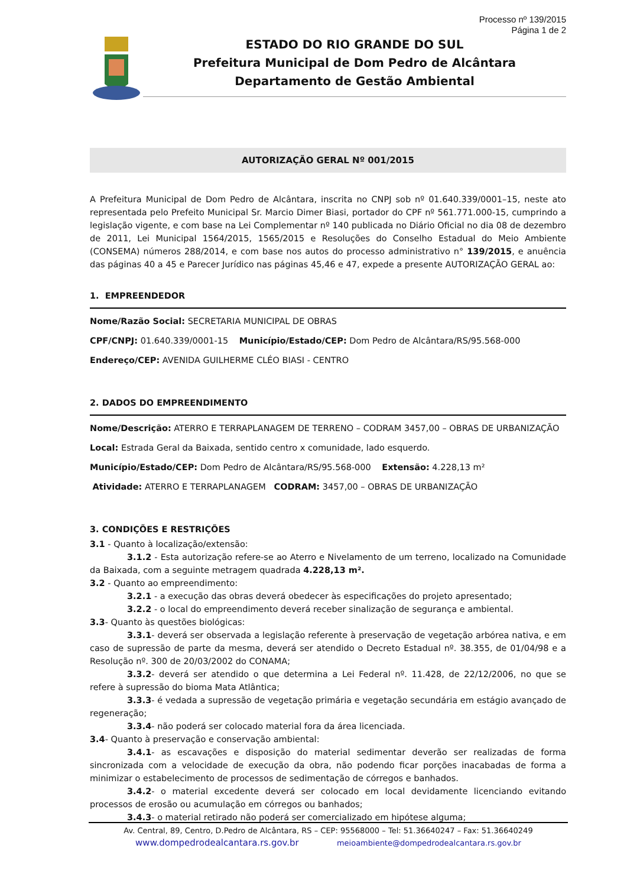Processo nº 139/2015
Página 1 de 2
ESTADO DO RIO GRANDE DO SUL
Prefeitura Municipal de Dom Pedro de Alcântara
Departamento de Gestão Ambiental
AUTORIZAÇÃO GERAL Nº 001/2015
A Prefeitura Municipal de Dom Pedro de Alcântara, inscrita no CNPJ sob nº 01.640.339/0001–15, neste ato representada pelo Prefeito Municipal Sr. Marcio Dimer Biasi, portador do CPF nº 561.771.000-15, cumprindo a legislação vigente, e com base na Lei Complementar nº 140 publicada no Diário Oficial no dia 08 de dezembro de 2011, Lei Municipal 1564/2015, 1565/2015 e Resoluções do Conselho Estadual do Meio Ambiente (CONSEMA) números 288/2014, e com base nos autos do processo administrativo n° 139/2015, e anuência das páginas 40 a 45 e Parecer Jurídico nas páginas 45,46 e 47, expede a presente AUTORIZAÇÃO GERAL ao:
1. EMPREENDEDOR
Nome/Razão Social: SECRETARIA MUNICIPAL DE OBRAS
CPF/CNPJ: 01.640.339/0001-15 Município/Estado/CEP: Dom Pedro de Alcântara/RS/95.568-000
Endereço/CEP: AVENIDA GUILHERME CLÉO BIASI - CENTRO
2. DADOS DO EMPREENDIMENTO
Nome/Descrição: ATERRO E TERRAPLANAGEM DE TERRENO – CODRAM 3457,00 – OBRAS DE URBANIZAÇÃO
Local: Estrada Geral da Baixada, sentido centro x comunidade, lado esquerdo.
Município/Estado/CEP: Dom Pedro de Alcântara/RS/95.568-000 Extensão: 4.228,13 m²
Atividade: ATERRO E TERRAPLANAGEM CODRAM: 3457,00 – OBRAS DE URBANIZAÇÃO
3. CONDIÇÕES E RESTRIÇÕES
3.1 - Quanto à localização/extensão:
3.1.2 - Esta autorização refere-se ao Aterro e Nivelamento de um terreno, localizado na Comunidade da Baixada, com a seguinte metragem quadrada 4.228,13 m².
3.2 - Quanto ao empreendimento:
3.2.1 - a execução das obras deverá obedecer às especificações do projeto apresentado;
3.2.2 - o local do empreendimento deverá receber sinalização de segurança e ambiental.
3.3- Quanto às questões biológicas:
3.3.1- deverá ser observada a legislação referente à preservação de vegetação arbórea nativa, e em caso de supressão de parte da mesma, deverá ser atendido o Decreto Estadual nº. 38.355, de 01/04/98 e a Resolução nº. 300 de 20/03/2002 do CONAMA;
3.3.2- deverá ser atendido o que determina a Lei Federal nº. 11.428, de 22/12/2006, no que se refere à supressão do bioma Mata Atlântica;
3.3.3- é vedada a supressão de vegetação primária e vegetação secundária em estágio avançado de regeneração;
3.3.4- não poderá ser colocado material fora da área licenciada.
3.4- Quanto à preservação e conservação ambiental:
3.4.1- as escavações e disposição do material sedimentar deverão ser realizadas de forma sincronizada com a velocidade de execução da obra, não podendo ficar porções inacabadas de forma a minimizar o estabelecimento de processos de sedimentação de córregos e banhados.
3.4.2- o material excedente deverá ser colocado em local devidamente licenciando evitando processos de erosão ou acumulação em córregos ou banhados;
3.4.3- o material retirado não poderá ser comercializado em hipótese alguma;
Av. Central, 89, Centro, D.Pedro de Alcântara, RS – CEP: 95568000 – Tel: 51.36640247 – Fax: 51.36640249
www.dompedrodealcantara.rs.gov.br meioambiente@dompedrodealcantara.rs.gov.br